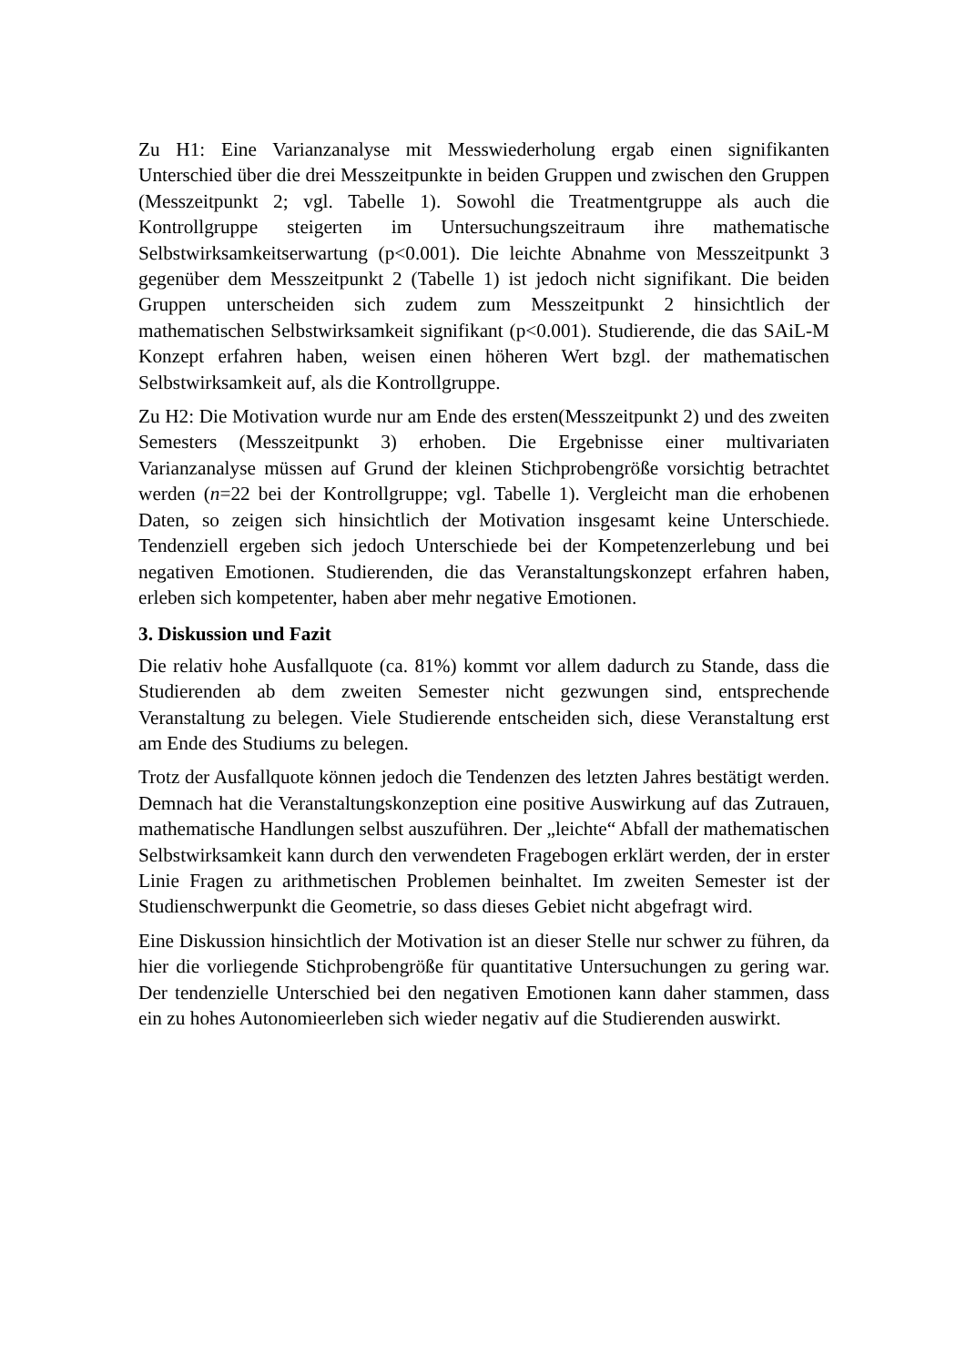Zu H1: Eine Varianzanalyse mit Messwiederholung ergab einen signifikanten Unterschied über die drei Messzeitpunkte in beiden Gruppen und zwischen den Gruppen (Messzeitpunkt 2; vgl. Tabelle 1). Sowohl die Treatmentgruppe als auch die Kontrollgruppe steigerten im Untersuchungszeitraum ihre mathematische Selbstwirksamkeitserwartung (p<0.001). Die leichte Abnahme von Messzeitpunkt 3 gegenüber dem Messzeitpunkt 2 (Tabelle 1) ist jedoch nicht signifikant. Die beiden Gruppen unterscheiden sich zudem zum Messzeitpunkt 2 hinsichtlich der mathematischen Selbstwirksamkeit signifikant (p<0.001). Studierende, die das SAiL-M Konzept erfahren haben, weisen einen höheren Wert bzgl. der mathematischen Selbstwirksamkeit auf, als die Kontrollgruppe.
Zu H2: Die Motivation wurde nur am Ende des ersten(Messzeitpunkt 2) und des zweiten Semesters (Messzeitpunkt 3) erhoben. Die Ergebnisse einer multivariaten Varianzanalyse müssen auf Grund der kleinen Stichprobengröße vorsichtig betrachtet werden (n=22 bei der Kontrollgruppe; vgl. Tabelle 1). Vergleicht man die erhobenen Daten, so zeigen sich hinsichtlich der Motivation insgesamt keine Unterschiede. Tendenziell ergeben sich jedoch Unterschiede bei der Kompetenzerlebung und bei negativen Emotionen. Studierenden, die das Veranstaltungskonzept erfahren haben, erleben sich kompetenter, haben aber mehr negative Emotionen.
3. Diskussion und Fazit
Die relativ hohe Ausfallquote (ca. 81%) kommt vor allem dadurch zu Stande, dass die Studierenden ab dem zweiten Semester nicht gezwungen sind, entsprechende Veranstaltung zu belegen. Viele Studierende entscheiden sich, diese Veranstaltung erst am Ende des Studiums zu belegen.
Trotz der Ausfallquote können jedoch die Tendenzen des letzten Jahres bestätigt werden. Demnach hat die Veranstaltungskonzeption eine positive Auswirkung auf das Zutrauen, mathematische Handlungen selbst auszuführen. Der „leichte“ Abfall der mathematischen Selbstwirksamkeit kann durch den verwendeten Fragebogen erklärt werden, der in erster Linie Fragen zu arithmetischen Problemen beinhaltet. Im zweiten Semester ist der Studienschwerpunkt die Geometrie, so dass dieses Gebiet nicht abgefragt wird.
Eine Diskussion hinsichtlich der Motivation ist an dieser Stelle nur schwer zu führen, da hier die vorliegende Stichprobengröße für quantitative Untersuchungen zu gering war. Der tendenzielle Unterschied bei den negativen Emotionen kann daher stammen, dass ein zu hohes Autonomieerleben sich wieder negativ auf die Studierenden auswirkt.